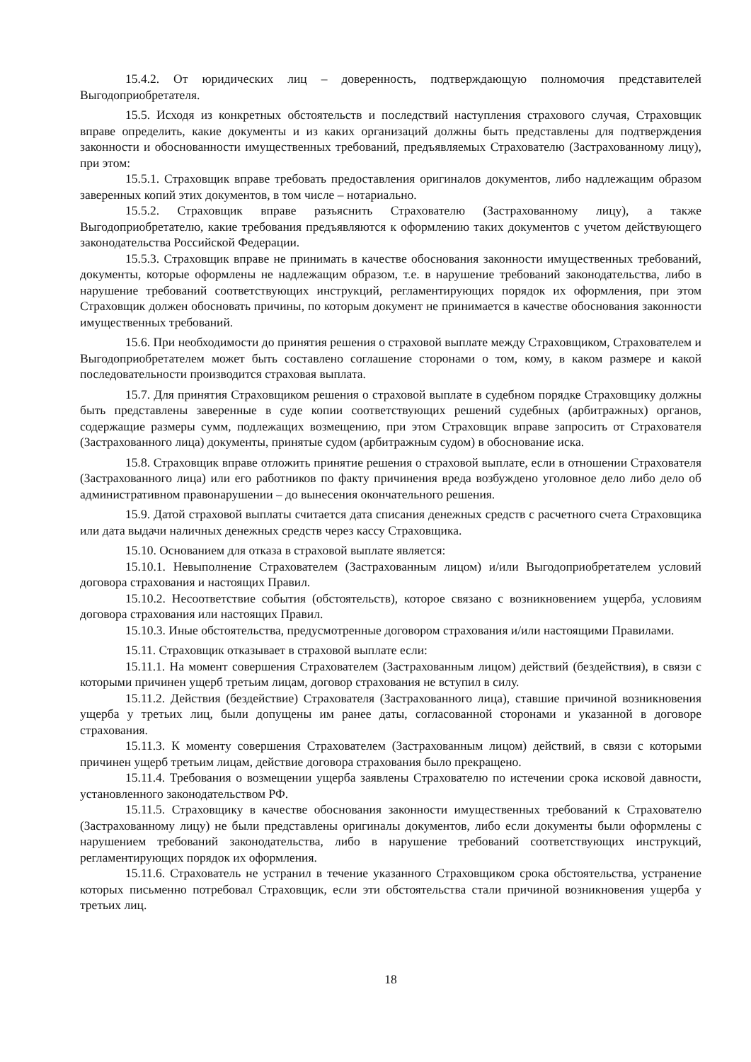15.4.2. От юридических лиц – доверенность, подтверждающую полномочия представителей Выгодоприобретателя.
15.5. Исходя из конкретных обстоятельств и последствий наступления страхового случая, Страховщик вправе определить, какие документы и из каких организаций должны быть представлены для подтверждения законности и обоснованности имущественных требований, предъявляемых Страхователю (Застрахованному лицу), при этом:
15.5.1. Страховщик вправе требовать предоставления оригиналов документов, либо надлежащим образом заверенных копий этих документов, в том числе – нотариально.
15.5.2. Страховщик вправе разъяснить Страхователю (Застрахованному лицу), а также Выгодоприобретателю, какие требования предъявляются к оформлению таких документов с учетом действующего законодательства Российской Федерации.
15.5.3. Страховщик вправе не принимать в качестве обоснования законности имущественных требований, документы, которые оформлены не надлежащим образом, т.е. в нарушение требований законодательства, либо в нарушение требований соответствующих инструкций, регламентирующих порядок их оформления, при этом Страховщик должен обосновать причины, по которым документ не принимается в качестве обоснования законности имущественных требований.
15.6. При необходимости до принятия решения о страховой выплате между Страховщиком, Страхователем и Выгодоприобретателем может быть составлено соглашение сторонами о том, кому, в каком размере и какой последовательности производится страховая выплата.
15.7. Для принятия Страховщиком решения о страховой выплате в судебном порядке Страховщику должны быть представлены заверенные в суде копии соответствующих решений судебных (арбитражных) органов, содержащие размеры сумм, подлежащих возмещению, при этом Страховщик вправе запросить от Страхователя (Застрахованного лица) документы, принятые судом (арбитражным судом) в обоснование иска.
15.8. Страховщик вправе отложить принятие решения о страховой выплате, если в отношении Страхователя (Застрахованного лица) или его работников по факту причинения вреда возбуждено уголовное дело либо дело об административном правонарушении – до вынесения окончательного решения.
15.9. Датой страховой выплаты считается дата списания денежных средств с расчетного счета Страховщика или дата выдачи наличных денежных средств через кассу Страховщика.
15.10. Основанием для отказа в страховой выплате является:
15.10.1. Невыполнение Страхователем (Застрахованным лицом) и/или Выгодоприобретателем условий договора страхования и настоящих Правил.
15.10.2. Несоответствие события (обстоятельств), которое связано с возникновением ущерба, условиям договора страхования или настоящих Правил.
15.10.3. Иные обстоятельства, предусмотренные договором страхования и/или настоящими Правилами.
15.11. Страховщик отказывает в страховой выплате если:
15.11.1. На момент совершения Страхователем (Застрахованным лицом) действий (бездействия), в связи с которыми причинен ущерб третьим лицам, договор страхования не вступил в силу.
15.11.2. Действия (бездействие) Страхователя (Застрахованного лица), ставшие причиной возникновения ущерба у третьих лиц, были допущены им ранее даты, согласованной сторонами и указанной в договоре страхования.
15.11.3. К моменту совершения Страхователем (Застрахованным лицом) действий, в связи с которыми причинен ущерб третьим лицам, действие договора страхования было прекращено.
15.11.4. Требования о возмещении ущерба заявлены Страхователю по истечении срока исковой давности, установленного законодательством РФ.
15.11.5. Страховщику в качестве обоснования законности имущественных требований к Страхователю (Застрахованному лицу) не были представлены оригиналы документов, либо если документы были оформлены с нарушением требований законодательства, либо в нарушение требований соответствующих инструкций, регламентирующих порядок их оформления.
15.11.6. Страхователь не устранил в течение указанного Страховщиком срока обстоятельства, устранение которых письменно потребовал Страховщик, если эти обстоятельства стали причиной возникновения ущерба у третьих лиц.
18